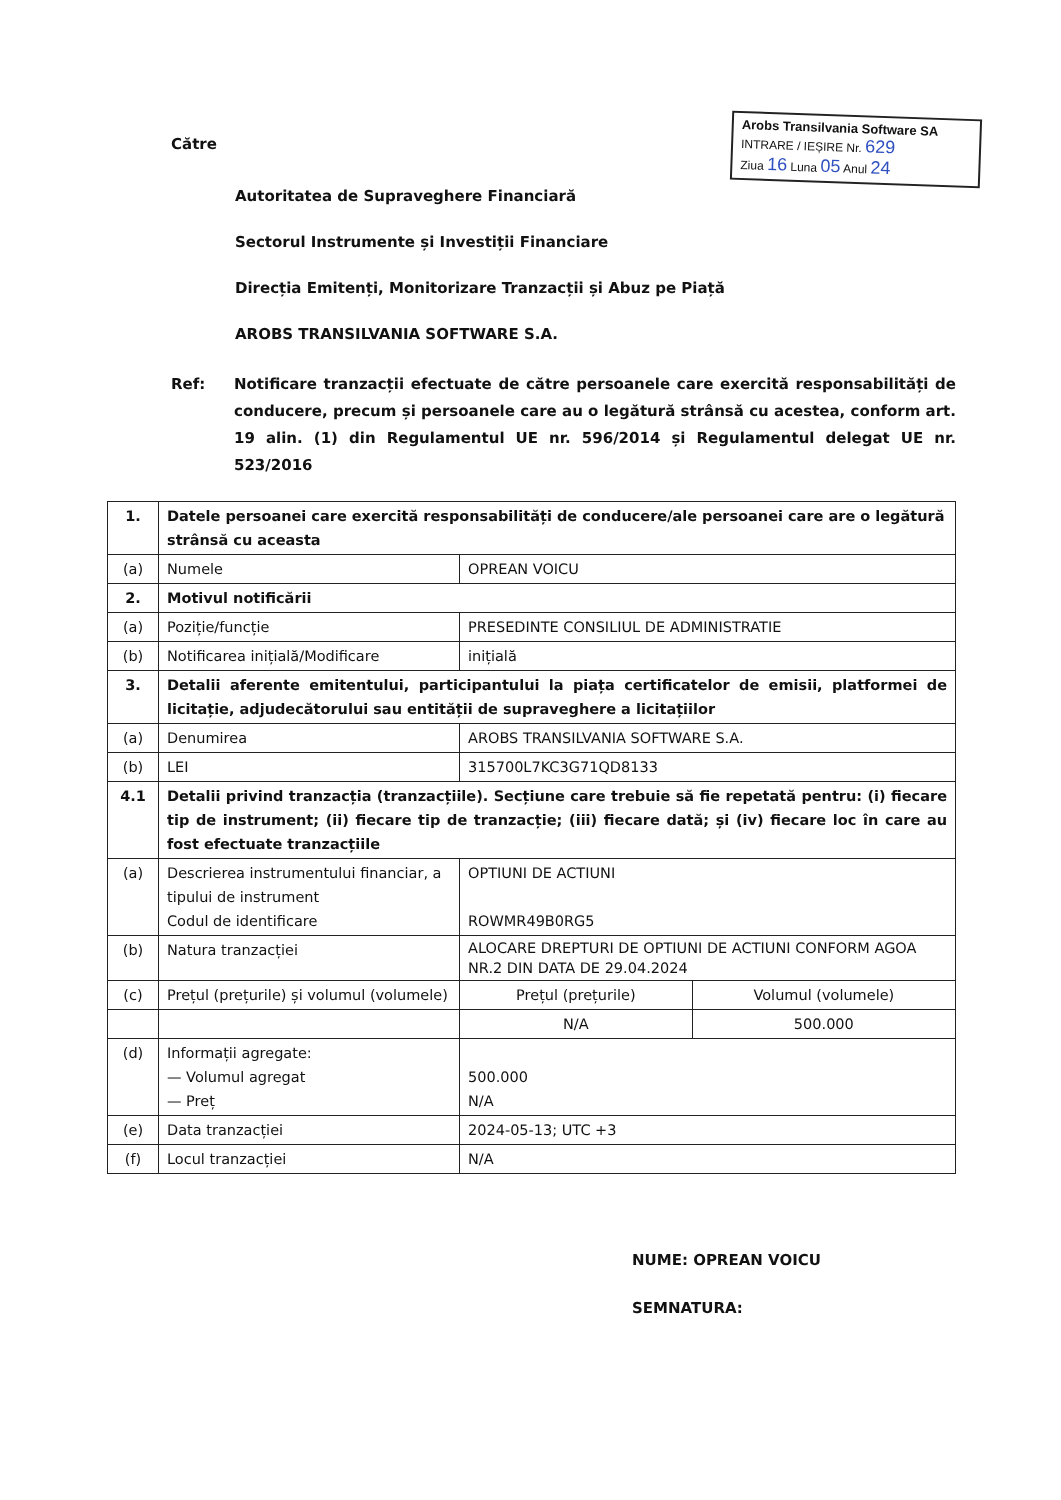Arobs Transilvania Software SA
INTRARE / IEȘIRE Nr. 629
Ziua 16 Luna 05 Anul 24
Către
Autoritatea de Supraveghere Financiară
Sectorul Instrumente și Investiții Financiare
Direcția Emitenți, Monitorizare Tranzacții și Abuz pe Piață
AROBS TRANSILVANIA SOFTWARE S.A.
Ref: Notificare tranzacții efectuate de către persoanele care exercită responsabilități de conducere, precum și persoanele care au o legătură strânsă cu acestea, conform art. 19 alin. (1) din Regulamentul UE nr. 596/2014 și Regulamentul delegat UE nr. 523/2016
| 1. | Datele persoanei care exercită responsabilități de conducere/ale persoanei care are o legătură strânsă cu aceasta | | |
| (a) | Numele | OPREAN VOICU | |
| 2. | Motivul notificării | | |
| (a) | Poziție/funcție | PRESEDINTE CONSILIUL DE ADMINISTRATIE | |
| (b) | Notificarea inițială/Modificare | inițială | |
| 3. | Detalii aferente emitentului, participantului la piața certificatelor de emisii, platformei de licitație, adjudecătorului sau entității de supraveghere a licitațiilor | | |
| (a) | Denumirea | AROBS TRANSILVANIA SOFTWARE S.A. | |
| (b) | LEI | 315700L7KC3G71QD8133 | |
| 4.1 | Detalii privind tranzacția (tranzacțiile). Secțiune care trebuie să fie repetată pentru: (i) fiecare tip de instrument; (ii) fiecare tip de tranzacție; (iii) fiecare dată; și (iv) fiecare loc în care au fost efectuate tranzacțiile | | |
| (a) | Descrierea instrumentului financiar, a tipului de instrument Codul de identificare | OPTIUNI DE ACTIUNI ROWMR49B0RG5 | |
| (b) | Natura tranzacției | ALOCARE DREPTURI DE OPTIUNI DE ACTIUNI CONFORM AGOA NR.2 DIN DATA DE 29.04.2024 | |
| (c) | Prețul (prețurile) și volumul (volumele) | Prețul (prețurile) | Volumul (volumele) |
| | | N/A | 500.000 |
| (d) | Informații agregate: — Volumul agregat — Preț | 500.000 N/A | |
| (e) | Data tranzacției | 2024-05-13; UTC +3 | |
| (f) | Locul tranzacției | N/A | |
NUME: OPREAN VOICU
SEMNATURA: